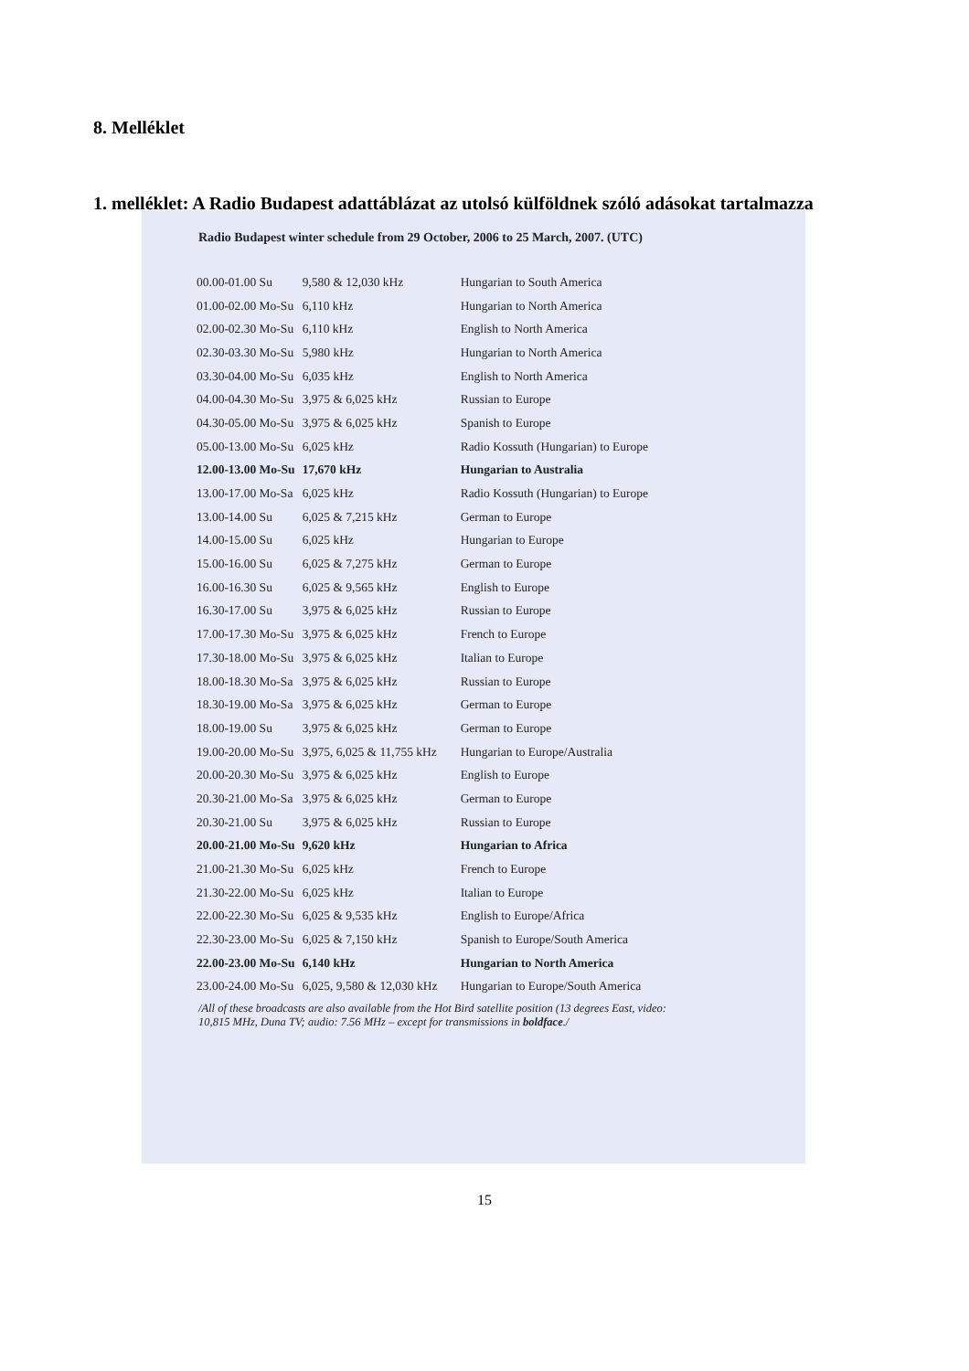8. Melléklet
1. melléklet: A Radio Budapest adattáblázat az utolsó külföldnek szóló adásokat tartalmazza
Radio Budapest winter schedule from 29 October, 2006 to 25 March, 2007. (UTC)
| 00.00-01.00 Su | 9,580 & 12,030 kHz | Hungarian to South America |
| 01.00-02.00 Mo-Su | 6,110 kHz | Hungarian to North America |
| 02.00-02.30 Mo-Su | 6,110 kHz | English to North America |
| 02.30-03.30 Mo-Su | 5,980 kHz | Hungarian to North America |
| 03.30-04.00 Mo-Su | 6,035 kHz | English to North America |
| 04.00-04.30 Mo-Su | 3,975 & 6,025 kHz | Russian to Europe |
| 04.30-05.00 Mo-Su | 3,975 & 6,025 kHz | Spanish to Europe |
| 05.00-13.00 Mo-Su | 6,025 kHz | Radio Kossuth (Hungarian) to Europe |
| 12.00-13.00 Mo-Su | 17,670 kHz | Hungarian to Australia |
| 13.00-17.00 Mo-Sa | 6,025 kHz | Radio Kossuth (Hungarian) to Europe |
| 13.00-14.00 Su | 6,025 & 7,215 kHz | German to Europe |
| 14.00-15.00 Su | 6,025 kHz | Hungarian to Europe |
| 15.00-16.00 Su | 6,025 & 7,275 kHz | German to Europe |
| 16.00-16.30 Su | 6,025 & 9,565 kHz | English to Europe |
| 16.30-17.00 Su | 3,975 & 6,025 kHz | Russian to Europe |
| 17.00-17.30 Mo-Su | 3,975 & 6,025 kHz | French to Europe |
| 17.30-18.00 Mo-Su | 3,975 & 6,025 kHz | Italian to Europe |
| 18.00-18.30 Mo-Sa | 3,975 & 6,025 kHz | Russian to Europe |
| 18.30-19.00 Mo-Sa | 3,975 & 6,025 kHz | German to Europe |
| 18.00-19.00 Su | 3,975 & 6,025 kHz | German to Europe |
| 19.00-20.00 Mo-Su | 3,975, 6,025 & 11,755 kHz | Hungarian to Europe/Australia |
| 20.00-20.30 Mo-Su | 3,975 & 6,025 kHz | English to Europe |
| 20.30-21.00 Mo-Sa | 3,975 & 6,025 kHz | German to Europe |
| 20.30-21.00 Su | 3,975 & 6,025 kHz | Russian to Europe |
| 20.00-21.00 Mo-Su | 9,620 kHz | Hungarian to Africa |
| 21.00-21.30 Mo-Su | 6,025 kHz | French to Europe |
| 21.30-22.00 Mo-Su | 6,025 kHz | Italian to Europe |
| 22.00-22.30 Mo-Su | 6,025 & 9,535 kHz | English to Europe/Africa |
| 22.30-23.00 Mo-Su | 6,025 & 7,150 kHz | Spanish to Europe/South America |
| 22.00-23.00 Mo-Su | 6,140 kHz | Hungarian to North America |
| 23.00-24.00 Mo-Su | 6,025, 9,580 & 12,030 kHz | Hungarian to Europe/South America |
/All of these broadcasts are also available from the Hot Bird satellite position (13 degrees East, video: 10,815 MHz, Duna TV; audio: 7.56 MHz – except for transmissions in boldface./
15